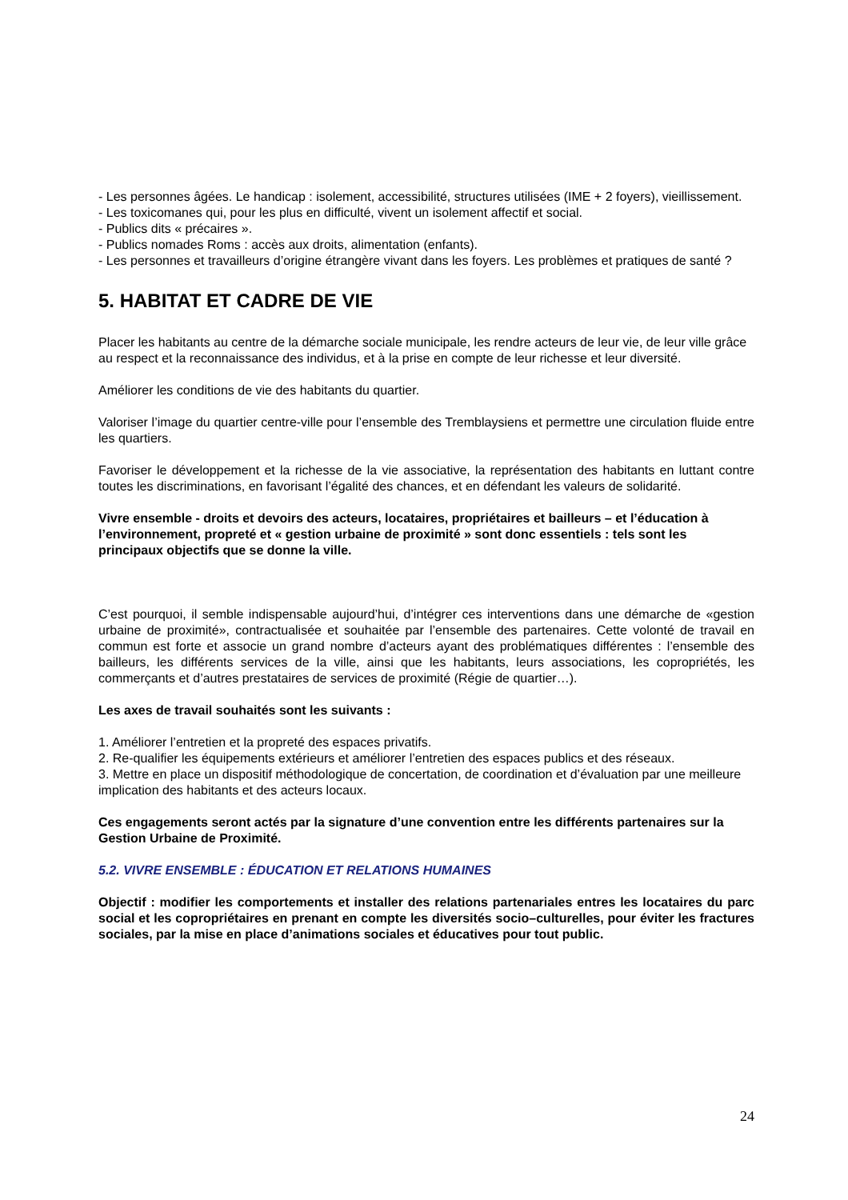- Les personnes âgées. Le handicap : isolement, accessibilité, structures utilisées (IME + 2 foyers), vieillissement.
- Les toxicomanes qui, pour les plus en difficulté, vivent un isolement affectif et social.
- Publics dits « précaires ».
- Publics nomades Roms : accès aux droits, alimentation (enfants).
- Les personnes et travailleurs d’origine étrangère vivant dans les foyers. Les problèmes et pratiques de santé ?
5. HABITAT ET CADRE DE VIE
Placer les habitants au centre de la démarche sociale municipale, les rendre acteurs de leur vie, de leur ville grâce au respect et la reconnaissance des individus, et à la prise en compte de leur richesse et leur diversité.
Améliorer les conditions de vie des habitants du quartier.
Valoriser l’image du quartier centre-ville pour l’ensemble des Tremblaysiens et permettre une circulation fluide entre les quartiers.
Favoriser le développement et la richesse de la vie associative, la représentation des habitants en luttant contre toutes les discriminations, en favorisant l’égalité des chances, et en défendant les valeurs de solidarité.
Vivre ensemble - droits et devoirs des acteurs, locataires, propriétaires et bailleurs – et l’éducation à l’environnement, propreté et « gestion urbaine de proximité » sont donc essentiels : tels sont les principaux objectifs que se donne la ville.
C’est pourquoi, il semble indispensable aujourd’hui, d’intégrer ces interventions dans une démarche de «gestion urbaine de proximité», contractualisée et souhaitée par l’ensemble des partenaires. Cette volonté de travail en commun est forte et associe un grand nombre d’acteurs ayant des problématiques différentes : l’ensemble des bailleurs, les différents services de la ville, ainsi que les habitants, leurs associations, les copropriétés, les commerçants et d’autres prestataires de services de proximité (Régie de quartier…).
Les axes de travail souhaités sont les suivants :
1. Améliorer l’entretien et la propreté des espaces privatifs.
2. Re-qualifier les équipements extérieurs et améliorer l’entretien des espaces publics et des réseaux.
3. Mettre en place un dispositif méthodologique de concertation, de coordination et d’évaluation par une meilleure implication des habitants et des acteurs locaux.
Ces engagements seront actés par la signature d’une convention entre les différents partenaires sur la Gestion Urbaine de Proximité.
5.2. VIVRE ENSEMBLE : ÉDUCATION ET RELATIONS HUMAINES
Objectif : modifier les comportements et installer des relations partenariales entres les locataires du parc social et les copropriétaires en prenant en compte les diversités socio–culturelles, pour éviter les fractures sociales, par la mise en place d’animations sociales et éducatives pour tout public.
24